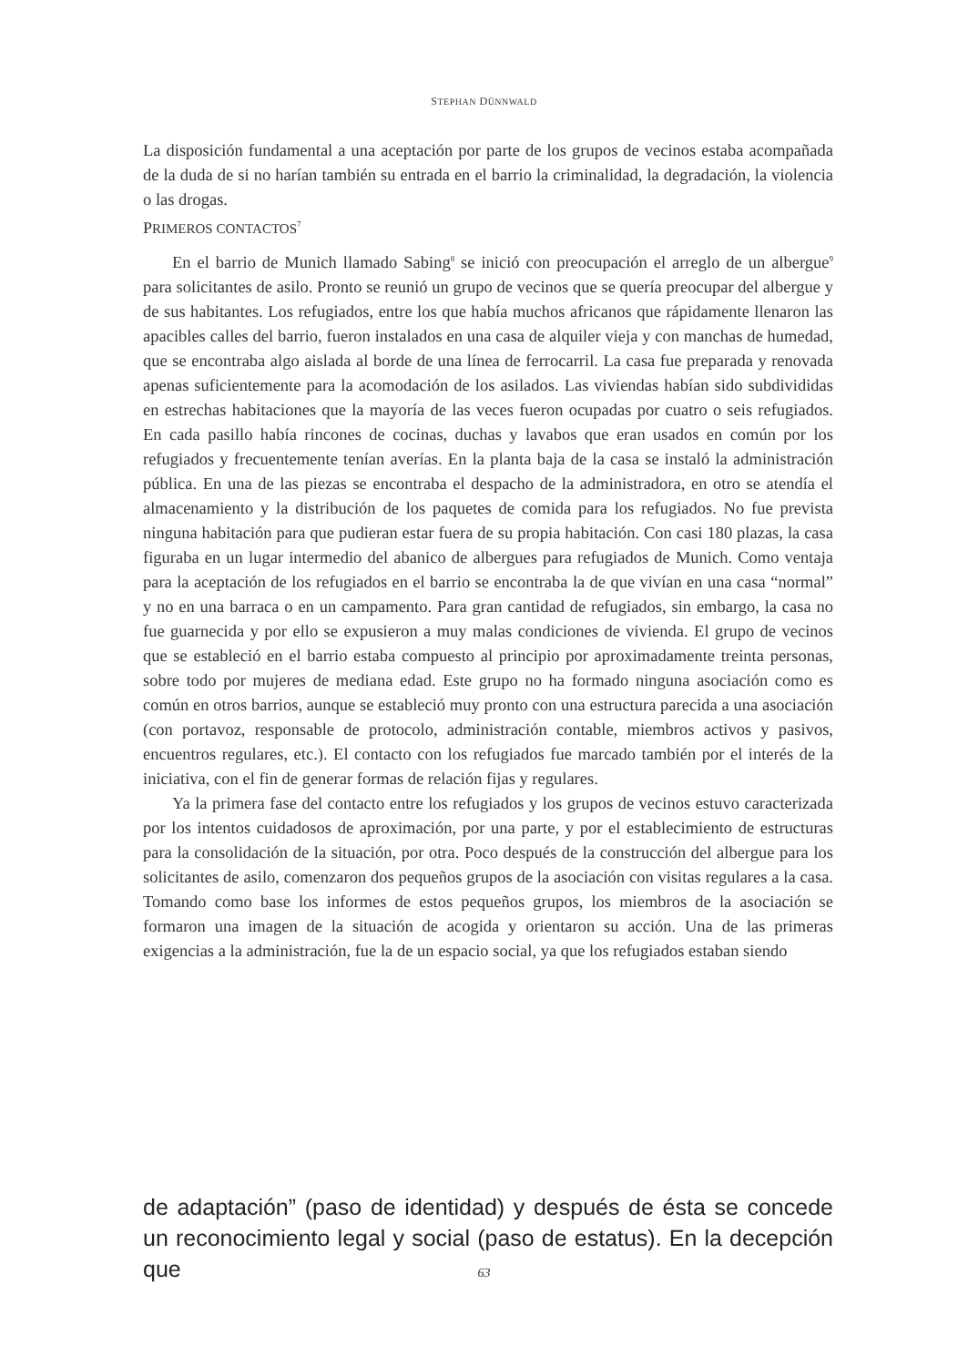STEPHAN DÜNNWALD
La disposición fundamental a una aceptación por parte de los grupos de vecinos estaba acompañada de la duda de si no harían también su entrada en el barrio la criminalidad, la degradación, la violencia o las drogas.
PRIMEROS CONTACTOS<sup>7</sup>
En el barrio de Munich llamado Sabing<sup>8</sup> se inició con preocupación el arreglo de un albergue<sup>9</sup> para solicitantes de asilo. Pronto se reunió un grupo de vecinos que se quería preocupar del albergue y de sus habitantes. Los refugiados, entre los que había muchos africanos que rápidamente llenaron las apacibles calles del barrio, fueron instalados en una casa de alquiler vieja y con manchas de humedad, que se encontraba algo aislada al borde de una línea de ferrocarril. La casa fue preparada y renovada apenas suficientemente para la acomodación de los asilados. Las viviendas habían sido subdivididas en estrechas habitaciones que la mayoría de las veces fueron ocupadas por cuatro o seis refugiados. En cada pasillo había rincones de cocinas, duchas y lavabos que eran usados en común por los refugiados y frecuentemente tenían averías. En la planta baja de la casa se instaló la administración pública. En una de las piezas se encontraba el despacho de la administradora, en otro se atendía el almacenamiento y la distribución de los paquetes de comida para los refugiados. No fue prevista ninguna habitación para que pudieran estar fuera de su propia habitación. Con casi 180 plazas, la casa figuraba en un lugar intermedio del abanico de albergues para refugiados de Munich. Como ventaja para la aceptación de los refugiados en el barrio se encontraba la de que vivían en una casa “normal” y no en una barraca o en un campamento. Para gran cantidad de refugiados, sin embargo, la casa no fue guarnecida y por ello se expusieron a muy malas condiciones de vivienda. El grupo de vecinos que se estableció en el barrio estaba compuesto al principio por aproximadamente treinta personas, sobre todo por mujeres de mediana edad. Este grupo no ha formado ninguna asociación como es común en otros barrios, aunque se estableció muy pronto con una estructura parecida a una asociación (con portavoz, responsable de protocolo, administración contable, miembros activos y pasivos, encuentros regulares, etc.). El contacto con los refugiados fue marcado también por el interés de la iniciativa, con el fin de generar formas de relación fijas y regulares.
Ya la primera fase del contacto entre los refugiados y los grupos de vecinos estuvo caracterizada por los intentos cuidadosos de aproximación, por una parte, y por el establecimiento de estructuras para la consolidación de la situación, por otra. Poco después de la construcción del albergue para los solicitantes de asilo, comenzaron dos pequeños grupos de la asociación con visitas regulares a la casa. Tomando como base los informes de estos pequeños grupos, los miembros de la asociación se formaron una imagen de la situación de acogida y orientaron su acción. Una de las primeras exigencias a la administración, fue la de un espacio social, ya que los refugiados estaban siendo
de adaptación” (paso de identidad) y después de ésta se concede un reconocimiento legal y social (paso de estatus). En la decepción que
63